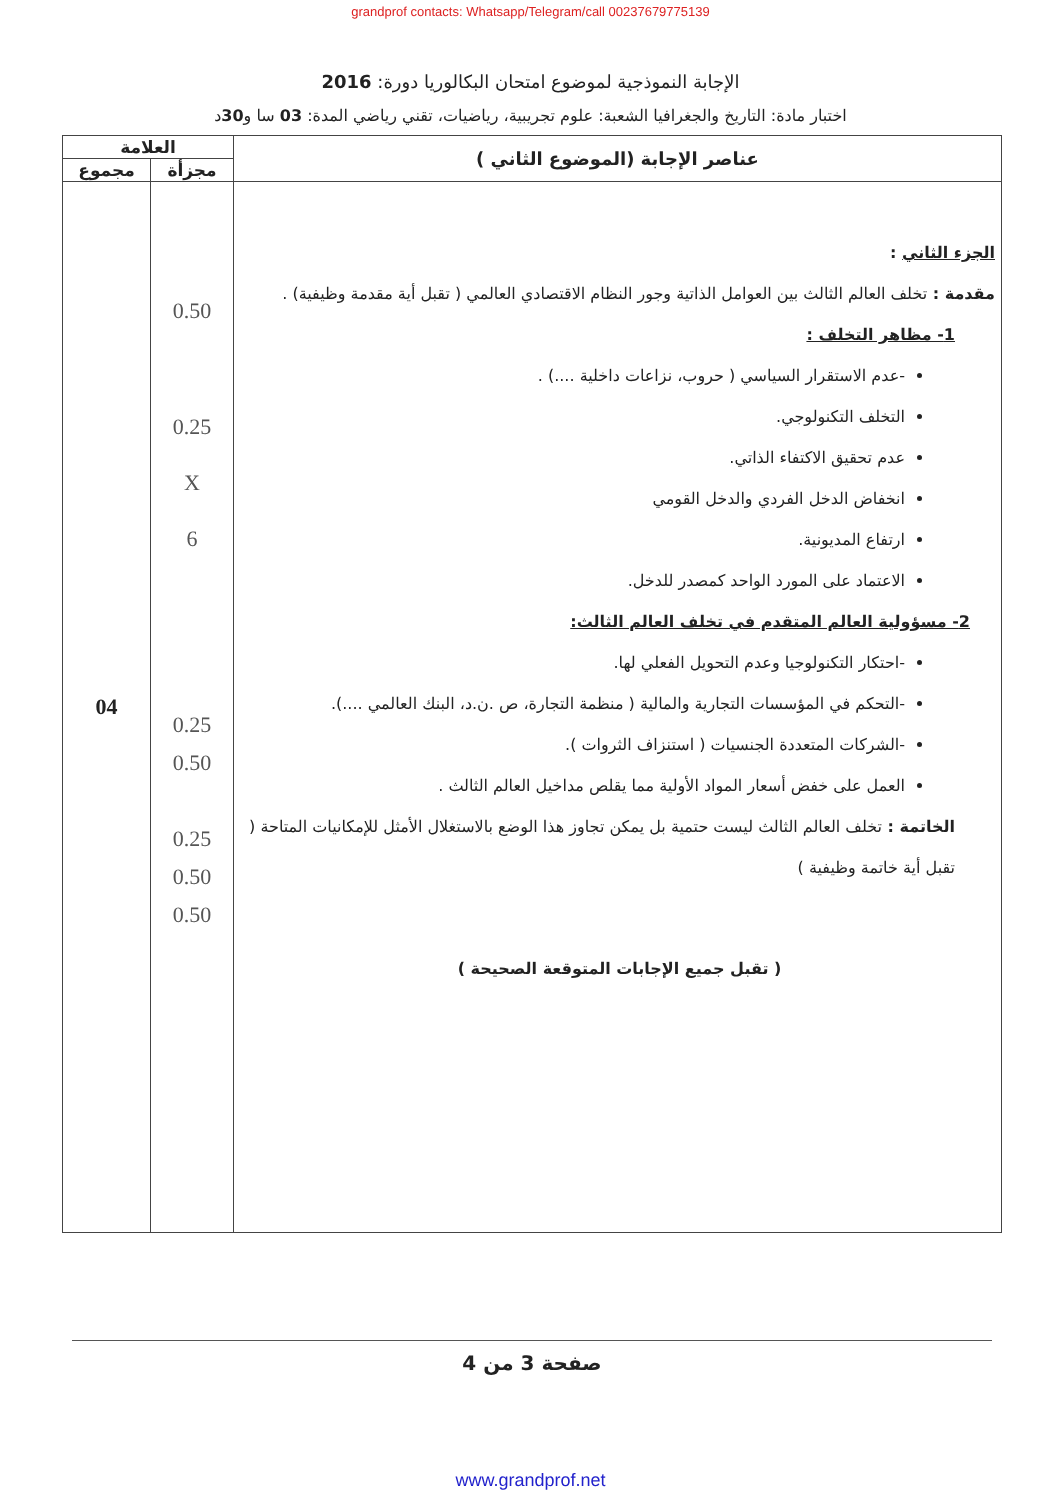grandprof contacts: Whatsapp/Telegram/call 00237679775139
الإجابة النموذجية لموضوع امتحان البكالوريا دورة: 2016
اختبار مادة: التاريخ والجغرافيا الشعبة: علوم تجريبية، رياضيات، تقني رياضي المدة: 03 سا و30د
| عناصر الإجابة (الموضوع الثاني ) | العلامة | |
| --- | --- | --- |
| | مجزأة | مجموع |
| الجزء الثاني : مقدمة : تخلف العالم الثالث بين العوامل الذاتية وجور النظام الاقتصادي العالمي ( تقبل أية مقدمة وظيفية) . 1- مظاهر التخلف : -عدم الاستقرار السياسي ( حروب، نزاعات داخلية ....) . التخلف التكنولوجي. عدم تحقيق الاكتفاء الذاتي. انخفاض الدخل الفردي والدخل القومي ارتفاع المديونية. الاعتماد على المورد الواحد كمصدر للدخل. 2- مسؤولية العالم المتقدم في تخلف العالم الثالث: -احتكار التكنولوجيا وعدم التحويل الفعلي لها. -التحكم في المؤسسات التجارية والمالية ( منظمة التجارة، ص .ن.د، البنك العالمي ....). -الشركات المتعددة الجنسيات ( استنزاف الثروات ). العمل على خفض أسعار المواد الأولية مما يقلص مداخيل العالم الثالث . الخاتمة : تخلف العالم الثالث ليست حتمية بل يمكن تجاوز هذا الوضع بالاستغلال الأمثل للإمكانيات المتاحة ( تقبل أية خاتمة وظيفية ) ( تقبل جميع الإجابات المتوقعة الصحيحة ) | 0.50 0.25 X 6 0.25 0.50 0.25 0.50 0.50 | 04 |
صفحة 3 من 4
www.grandprof.net